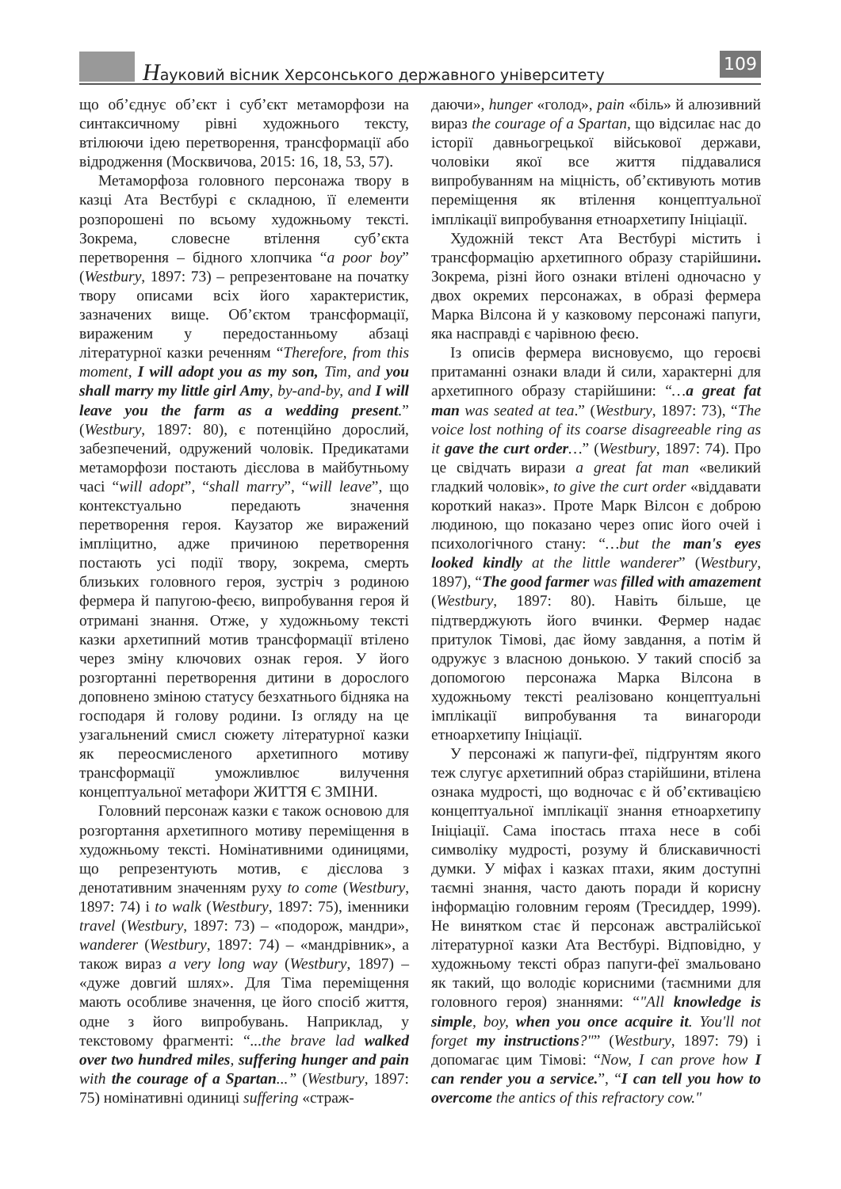Науковий вісник Херсонського державного університету
109
що об’єднує об’єкт і суб’єкт метаморфози на синтаксичному рівні художнього тексту, втілюючи ідею перетворення, трансформації або відродження (Москвичова, 2015: 16, 18, 53, 57).
Метаморфоза головного персонажа твору в казці Ата Вестбурі є складною, її елементи розпорошені по всьому художньому тексті. Зокрема, словесне втілення суб’єкта перетворення – бідного хлопчика “a poor boy” (Westbury, 1897: 73) – репрезентоване на початку твору описами всіх його характеристик, зазначених вище. Об’єктом трансформації, вираженим у передостанньому абзаці літературної казки реченням “Therefore, from this moment, I will adopt you as my son, Tim, and you shall marry my little girl Amy, by-and-by, and I will leave you the farm as a wedding present.” (Westbury, 1897: 80), є потенційно дорослий, забезпечений, одружений чоловік. Предикатами метаморфози постають дієслова в майбутньому часі “will adopt”, “shall marry”, “will leave”, що контекстуально передають значення перетворення героя. Каузатор же виражений імпліцитно, адже причиною перетворення постають усі події твору, зокрема, смерть близьких головного героя, зустріч з родиною фермера й папугою-феєю, випробування героя й отримані знання. Отже, у художньому тексті казки архетипний мотив трансформації втілено через зміну ключових ознак героя. У його розгортанні перетворення дитини в дорослого доповнено зміною статусу безхатнього бідняка на господаря й голову родини. Із огляду на це узагальнений смисл сюжету літературної казки як переосмисленого архетипного мотиву трансформації уможливлює вилучення концептуальної метафори ЖИТТЯ Є ЗМІНИ.
Головний персонаж казки є також основою для розгортання архетипного мотиву переміщення в художньому тексті. Номінативними одиницями, що репрезентують мотив, є дієслова з денотативним значенням руху to come (Westbury, 1897: 74) і to walk (Westbury, 1897: 75), іменники travel (Westbury, 1897: 73) – «подорож, мандри», wanderer (Westbury, 1897: 74) – «мандрівник», а також вираз a very long way (Westbury, 1897) – «дуже довгий шлях». Для Тіма переміщення мають особливе значення, це його спосіб життя, одне з його випробувань. Наприклад, у текстовому фрагменті: “...the brave lad walked over two hundred miles, suffering hunger and pain with the courage of a Spartan...” (Westbury, 1897: 75) номінативні одиниці suffering «страж-
даючи», hunger «голод», pain «біль» й алюзивний вираз the courage of a Spartan, що відсилає нас до історії давньогрецької військової держави, чоловіки якої все життя піддавалися випробуванням на міцність, об’єктивують мотив переміщення як втілення концептуальної імплікації випробування етноархетипу Ініціації.
Художній текст Ата Вестбурі містить і трансформацію архетипного образу старійшини. Зокрема, різні його ознаки втілені одночасно у двох окремих персонажах, в образі фермера Марка Вілсона й у казковому персонажі папуги, яка насправді є чарівною феєю.
Із описів фермера висновуємо, що героєві притаманні ознаки влади й сили, характерні для архетипного образу старійшини: “…a great fat man was seated at tea.” (Westbury, 1897: 73), “The voice lost nothing of its coarse disagreeable ring as it gave the curt order…” (Westbury, 1897: 74). Про це свідчать вирази a great fat man «великий гладкий чоловік», to give the curt order «віддавати короткий наказ». Проте Марк Вілсон є доброю людиною, що показано через опис його очей і психологічного стану: “…but the man's eyes looked kindly at the little wanderer” (Westbury, 1897), “The good farmer was filled with amazement (Westbury, 1897: 80). Навіть більше, це підтверджують його вчинки. Фермер надає притулок Тімові, дає йому завдання, а потім й одружує з власною донькою. У такий спосіб за допомогою персонажа Марка Вілсона в художньому тексті реалізовано концептуальні імплікації випробування та винагороди етноархетипу Ініціації.
У персонажі ж папуги-феї, підґрунтям якого теж слугує архетипний образ старійшини, втілена ознака мудрості, що водночас є й об’єктивацією концептуальної імплікації знання етноархетипу Ініціації. Сама іпостась птаха несе в собі символіку мудрості, розуму й блискавичності думки. У міфах і казках птахи, яким доступні таємні знання, часто дають поради й корисну інформацію головним героям (Тресиддер, 1999). Не винятком стає й персонаж австралійської літературної казки Ата Вестбурі. Відповідно, у художньому тексті образ папуги-феї змальовано як такий, що володіє корисними (таємними для головного героя) знаннями: “"All knowledge is simple, boy, when you once acquire it. You'll not forget my instructions?"” (Westbury, 1897: 79) і допомагає цим Тімові: “Now, I can prove how I can render you a service.”, “I can tell you how to overcome the antics of this refractory cow."